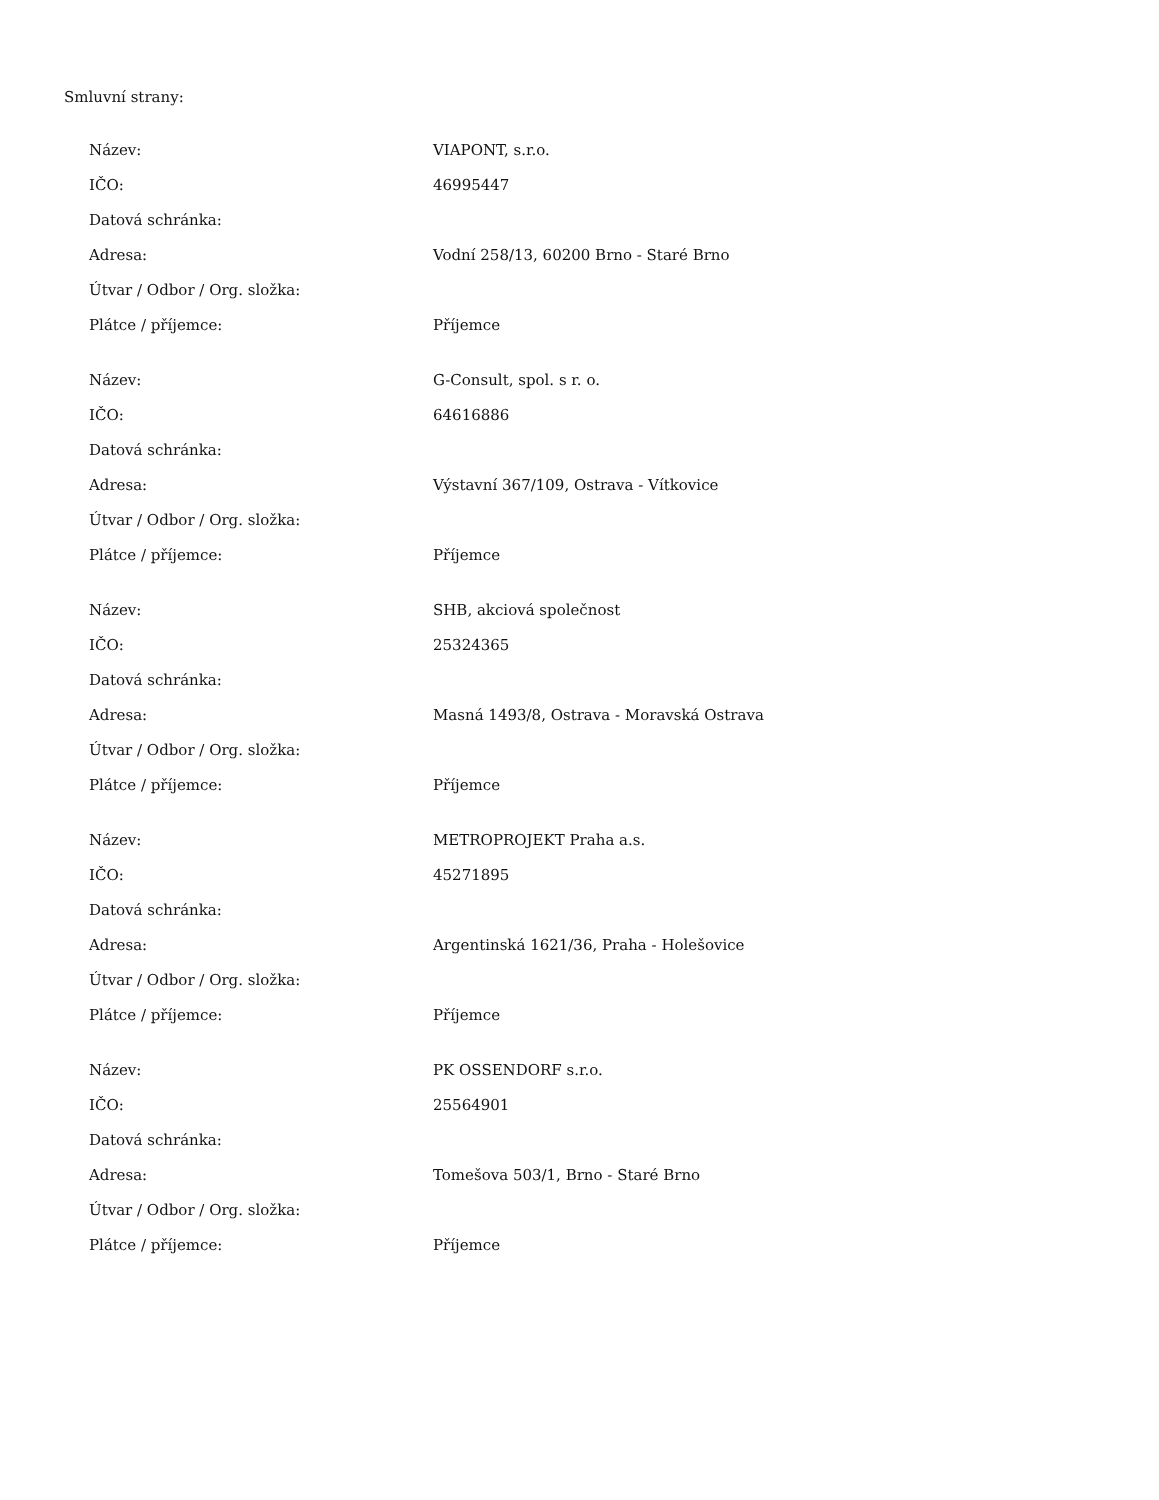Smluvní strany:
| Název: | VIAPONT, s.r.o. |
| IČO: | 46995447 |
| Datová schránka: | |
| Adresa: | Vodní 258/13, 60200 Brno - Staré Brno |
| Útvar / Odbor / Org. složka: | |
| Plátce / příjemce: | Příjemce |
| Název: | G-Consult, spol. s r. o. |
| IČO: | 64616886 |
| Datová schránka: | |
| Adresa: | Výstavní 367/109, Ostrava - Vítkovice |
| Útvar / Odbor / Org. složka: | |
| Plátce / příjemce: | Příjemce |
| Název: | SHB, akciová společnost |
| IČO: | 25324365 |
| Datová schránka: | |
| Adresa: | Masná 1493/8, Ostrava - Moravská Ostrava |
| Útvar / Odbor / Org. složka: | |
| Plátce / příjemce: | Příjemce |
| Název: | METROPROJEKT Praha a.s. |
| IČO: | 45271895 |
| Datová schránka: | |
| Adresa: | Argentinská 1621/36, Praha - Holešovice |
| Útvar / Odbor / Org. složka: | |
| Plátce / příjemce: | Příjemce |
| Název: | PK OSSENDORF s.r.o. |
| IČO: | 25564901 |
| Datová schránka: | |
| Adresa: | Tomešova 503/1, Brno - Staré Brno |
| Útvar / Odbor / Org. složka: | |
| Plátce / příjemce: | Příjemce |